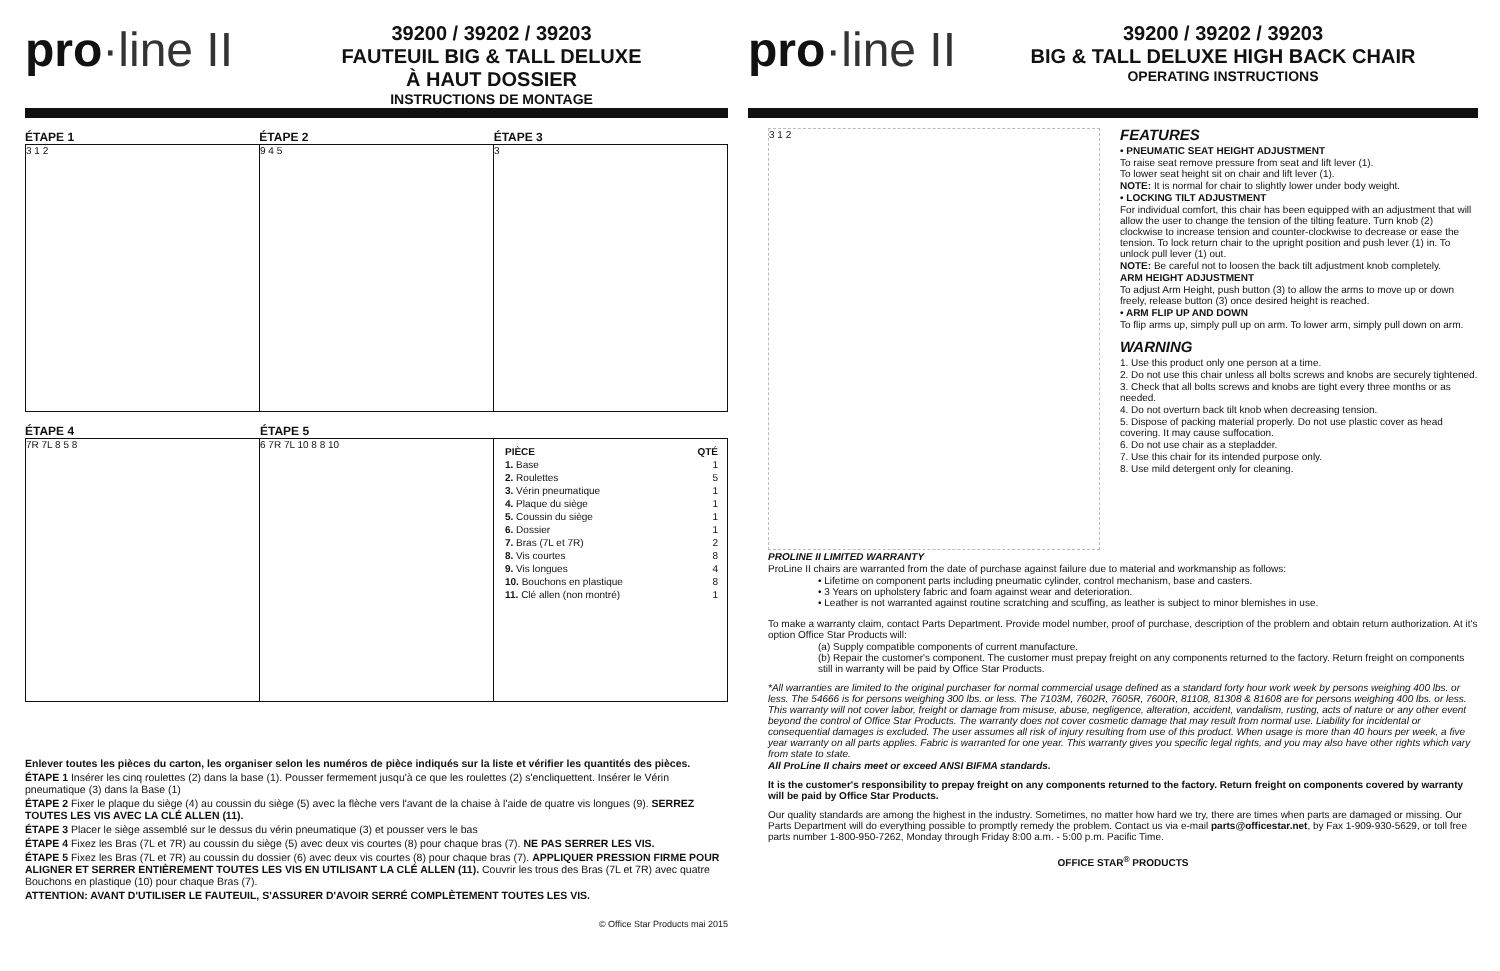pro·line II
39200 / 39202 / 39203
FAUTEUIL BIG & TALL DELUXE
À HAUT DOSSIER
INSTRUCTIONS DE MONTAGE
ÉTAPE 1 ÉTAPE 2 ÉTAPE 3
3 1 2 9 4 5 3
ÉTAPE 4 ÉTAPE 5
7R 7L 8 5 8 6 7R 7L 10 8 8 10
| PIÈCE | QTÉ |
| --- | --- |
| 1. Base | 1 |
| 2. Roulettes | 5 |
| 3. Vérin pneumatique | 1 |
| 4. Plaque du siège | 1 |
| 5. Coussin du siège | 1 |
| 6. Dossier | 1 |
| 7. Bras (7L et 7R) | 2 |
| 8. Vis courtes | 8 |
| 9. Vis longues | 4 |
| 10. Bouchons en plastique | 8 |
| 11. Clé allen (non montré) | 1 |
Enlever toutes les pièces du carton, les organiser selon les numéros de pièce indiqués sur la liste et vérifier les quantités des pièces.
ÉTAPE 1 Insérer les cinq roulettes (2) dans la base (1). Pousser fermement jusqu'à ce que les roulettes (2) s'encliquettent. Insérer le Vérin pneumatique (3) dans la Base (1)
ÉTAPE 2 Fixer le plaque du siège (4) au coussin du siège (5) avec la flèche vers l'avant de la chaise à l'aide de quatre vis longues (9). SERREZ TOUTES LES VIS AVEC LA CLÉ ALLEN (11).
ÉTAPE 3 Placer le siège assemblé sur le dessus du vérin pneumatique (3) et pousser vers le bas
ÉTAPE 4 Fixez les Bras (7L et 7R) au coussin du siège (5) avec deux vis courtes (8) pour chaque bras (7). NE PAS SERRER LES VIS.
ÉTAPE 5 Fixez les Bras (7L et 7R) au coussin du dossier (6) avec deux vis courtes (8) pour chaque bras (7). APPLIQUER PRESSION FIRME POUR ALIGNER ET SERRER ENTIÈREMENT TOUTES LES VIS EN UTILISANT LA CLÉ ALLEN (11). Couvrir les trous des Bras (7L et 7R) avec quatre Bouchons en plastique (10) pour chaque Bras (7).
ATTENTION: AVANT D'UTILISER LE FAUTEUIL, S'ASSURER D'AVOIR SERRÉ COMPLÈTEMENT TOUTES LES VIS.
© Office Star Products mai 2015
pro·line II
39200 / 39202 / 39203
BIG & TALL DELUXE HIGH BACK CHAIR
OPERATING INSTRUCTIONS
3 1 2
FEATURES
• PNEUMATIC SEAT HEIGHT ADJUSTMENT
To raise seat remove pressure from seat and lift lever (1).
To lower seat height sit on chair and lift lever (1).
NOTE: It is normal for chair to slightly lower under body weight.
• LOCKING TILT ADJUSTMENT
For individual comfort, this chair has been equipped with an adjustment that will allow the user to change the tension of the tilting feature. Turn knob (2) clockwise to increase tension and counter-clockwise to decrease or ease the tension. To lock return chair to the upright position and push lever (1) in. To unlock pull lever (1) out.
NOTE: Be careful not to loosen the back tilt adjustment knob completely.
ARM HEIGHT ADJUSTMENT
To adjust Arm Height, push button (3) to allow the arms to move up or down freely, release button (3) once desired height is reached.
• ARM FLIP UP AND DOWN
To flip arms up, simply pull up on arm. To lower arm, simply pull down on arm.
WARNING
1. Use this product only one person at a time.
2. Do not use this chair unless all bolts screws and knobs are securely tightened.
3. Check that all bolts screws and knobs are tight every three months or as needed.
4. Do not overturn back tilt knob when decreasing tension.
5. Dispose of packing material properly. Do not use plastic cover as head covering. It may cause suffocation.
6. Do not use chair as a stepladder.
7. Use this chair for its intended purpose only.
8. Use mild detergent only for cleaning.
PROLINE II LIMITED WARRANTY
ProLine II chairs are warranted from the date of purchase against failure due to material and workmanship as follows:
• Lifetime on component parts including pneumatic cylinder, control mechanism, base and casters.
• 3 Years on upholstery fabric and foam against wear and deterioration.
• Leather is not warranted against routine scratching and scuffing, as leather is subject to minor blemishes in use.
To make a warranty claim, contact Parts Department. Provide model number, proof of purchase, description of the problem and obtain return authorization. At it's option Office Star Products will:
(a) Supply compatible components of current manufacture.
(b) Repair the customer's component. The customer must prepay freight on any components returned to the factory. Return freight on components still in warranty will be paid by Office Star Products.
*All warranties are limited to the original purchaser for normal commercial usage defined as a standard forty hour work week by persons weighing 400 lbs. or less. The 54666 is for persons weighing 300 lbs. or less. The 7103M, 7602R, 7605R, 7600R, 81108, 81308 & 81608 are for persons weighing 400 lbs. or less. This warranty will not cover labor, freight or damage from misuse, abuse, negligence, alteration, accident, vandalism, rusting, acts of nature or any other event beyond the control of Office Star Products. The warranty does not cover cosmetic damage that may result from normal use. Liability for incidental or consequential damages is excluded. The user assumes all risk of injury resulting from use of this product. When usage is more than 40 hours per week, a five year warranty on all parts applies. Fabric is warranted for one year. This warranty gives you specific legal rights, and you may also have other rights which vary from state to state.
All ProLine II chairs meet or exceed ANSI BIFMA standards.
It is the customer's responsibility to prepay freight on any components returned to the factory. Return freight on components covered by warranty will be paid by Office Star Products.
Our quality standards are among the highest in the industry. Sometimes, no matter how hard we try, there are times when parts are damaged or missing. Our Parts Department will do everything possible to promptly remedy the problem. Contact us via e-mail parts@officestar.net, by Fax 1-909-930-5629, or toll free parts number 1-800-950-7262, Monday through Friday 8:00 a.m. - 5:00 p.m. Pacific Time.
OFFICE STAR<sup>®</sup> PRODUCTS